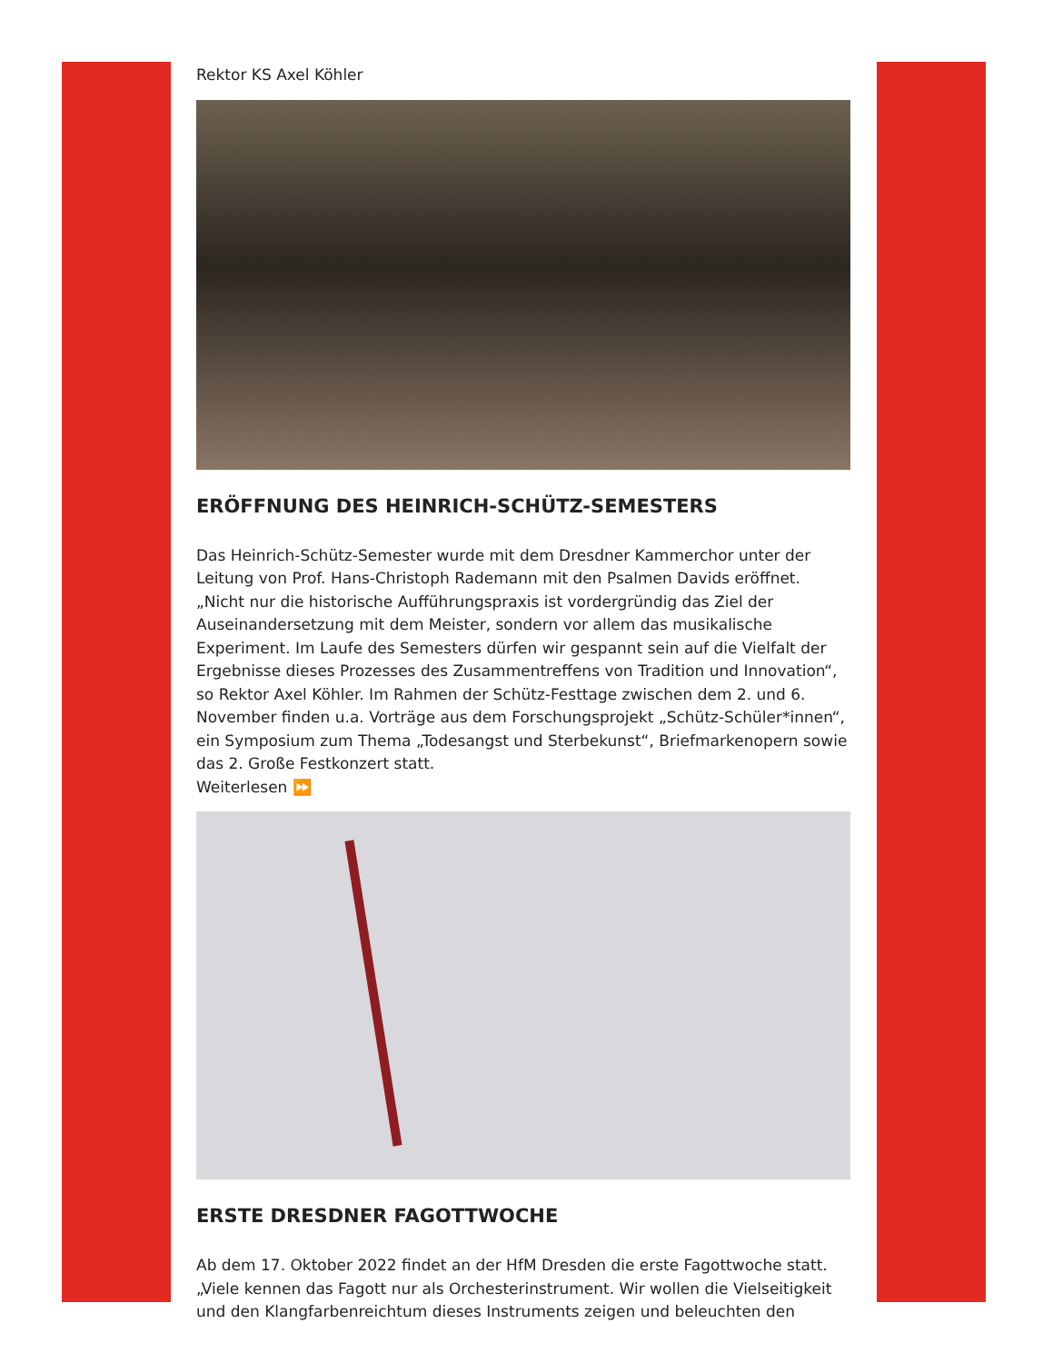Rektor KS Axel Köhler
ERÖFFNUNG DES HEINRICH-SCHÜTZ-SEMESTERS
Das Heinrich-Schütz-Semester wurde mit dem Dresdner Kammerchor unter der Leitung von Prof. Hans-Christoph Rademann mit den Psalmen Davids eröffnet. „Nicht nur die historische Aufführungspraxis ist vordergründig das Ziel der Auseinandersetzung mit dem Meister, sondern vor allem das musikalische Experiment. Im Laufe des Semesters dürfen wir gespannt sein auf die Vielfalt der Ergebnisse dieses Prozesses des Zusammentreffens von Tradition und Innovation“, so Rektor Axel Köhler. Im Rahmen der Schütz-Festtage zwischen dem 2. und 6. November finden u.a. Vorträge aus dem Forschungsprojekt „Schütz-Schüler*innen“, ein Symposium zum Thema „Todesangst und Sterbekunst“, Briefmarkenopern sowie das 2. Große Festkonzert statt.
Weiterlesen ⏩
ERSTE DRESDNER FAGOTTWOCHE
Ab dem 17. Oktober 2022 findet an der HfM Dresden die erste Fagottwoche statt. „Viele kennen das Fagott nur als Orchesterinstrument. Wir wollen die Vielseitigkeit und den Klangfarbenreichtum dieses Instruments zeigen und beleuchten den